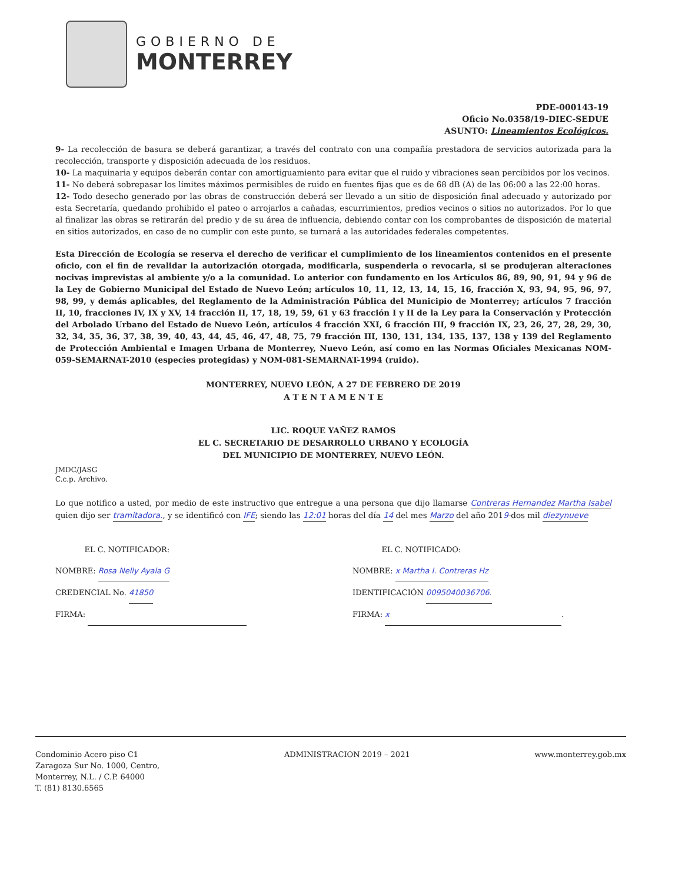GOBIERNO DE
MONTERREY
PDE-000143-19
Oficio No.0358/19-DIEC-SEDUE
ASUNTO: Lineamientos Ecológicos.
9- La recolección de basura se deberá garantizar, a través del contrato con una compañía prestadora de servicios autorizada para la recolección, transporte y disposición adecuada de los residuos.
10- La maquinaria y equipos deberán contar con amortiguamiento para evitar que el ruido y vibraciones sean percibidos por los vecinos.
11- No deberá sobrepasar los límites máximos permisibles de ruido en fuentes fijas que es de 68 dB (A) de las 06:00 a las 22:00 horas.
12- Todo desecho generado por las obras de construcción deberá ser llevado a un sitio de disposición final adecuado y autorizado por esta Secretaría, quedando prohibido el pateo o arrojarlos a cañadas, escurrimientos, predios vecinos o sitios no autorizados. Por lo que al finalizar las obras se retirarán del predio y de su área de influencia, debiendo contar con los comprobantes de disposición de material en sitios autorizados, en caso de no cumplir con este punto, se turnará a las autoridades federales competentes.
Esta Dirección de Ecología se reserva el derecho de verificar el cumplimiento de los lineamientos contenidos en el presente oficio, con el fin de revalidar la autorización otorgada, modificarla, suspenderla o revocarla, si se produjeran alteraciones nocivas imprevistas al ambiente y/o a la comunidad. Lo anterior con fundamento en los Artículos 86, 89, 90, 91, 94 y 96 de la Ley de Gobierno Municipal del Estado de Nuevo León; artículos 10, 11, 12, 13, 14, 15, 16, fracción X, 93, 94, 95, 96, 97, 98, 99, y demás aplicables, del Reglamento de la Administración Pública del Municipio de Monterrey; artículos 7 fracción II, 10, fracciones IV, IX y XV, 14 fracción II, 17, 18, 19, 59, 61 y 63 fracción I y II de la Ley para la Conservación y Protección del Arbolado Urbano del Estado de Nuevo León, artículos 4 fracción XXI, 6 fracción III, 9 fracción IX, 23, 26, 27, 28, 29, 30, 32, 34, 35, 36, 37, 38, 39, 40, 43, 44, 45, 46, 47, 48, 75, 79 fracción III, 130, 131, 134, 135, 137, 138 y 139 del Reglamento de Protección Ambiental e Imagen Urbana de Monterrey, Nuevo León, así como en las Normas Oficiales Mexicanas NOM-059-SEMARNAT-2010 (especies protegidas) y NOM-081-SEMARNAT-1994 (ruido).
MONTERREY, NUEVO LEÓN, A 27 DE FEBRERO DE 2019
A T E N T A M E N T E
LIC. ROQUE YAÑEZ RAMOS
EL C. SECRETARIO DE DESARROLLO URBANO Y ECOLOGÍA
DEL MUNICIPIO DE MONTERREY, NUEVO LEÓN.
JMDC/JASG
C.c.p. Archivo.
Lo que notifico a usted, por medio de este instructivo que entregue a una persona que dijo llamarse Contreras Hernandez Martha Isabel quien dijo ser tramitadora., y se identificó con IFE; siendo las 12:01 horas del día 14 del mes Marzo del año 2019-dos mil diezynueve
EL C. NOTIFICADOR:
NOMBRE: Rosa Nelly Ayala G
CREDENCIAL No. 41850
FIRMA:
EL C. NOTIFICADO:
NOMBRE: x Martha I. Contreras Hz
IDENTIFICACIÓN 0095040036706.
FIRMA: x.
Condominio Acero piso C1
Zaragoza Sur No. 1000, Centro,
Monterrey, N.L. / C.P. 64000
T. (81) 8130.6565
ADMINISTRACION 2019 – 2021 www.monterrey.gob.mx